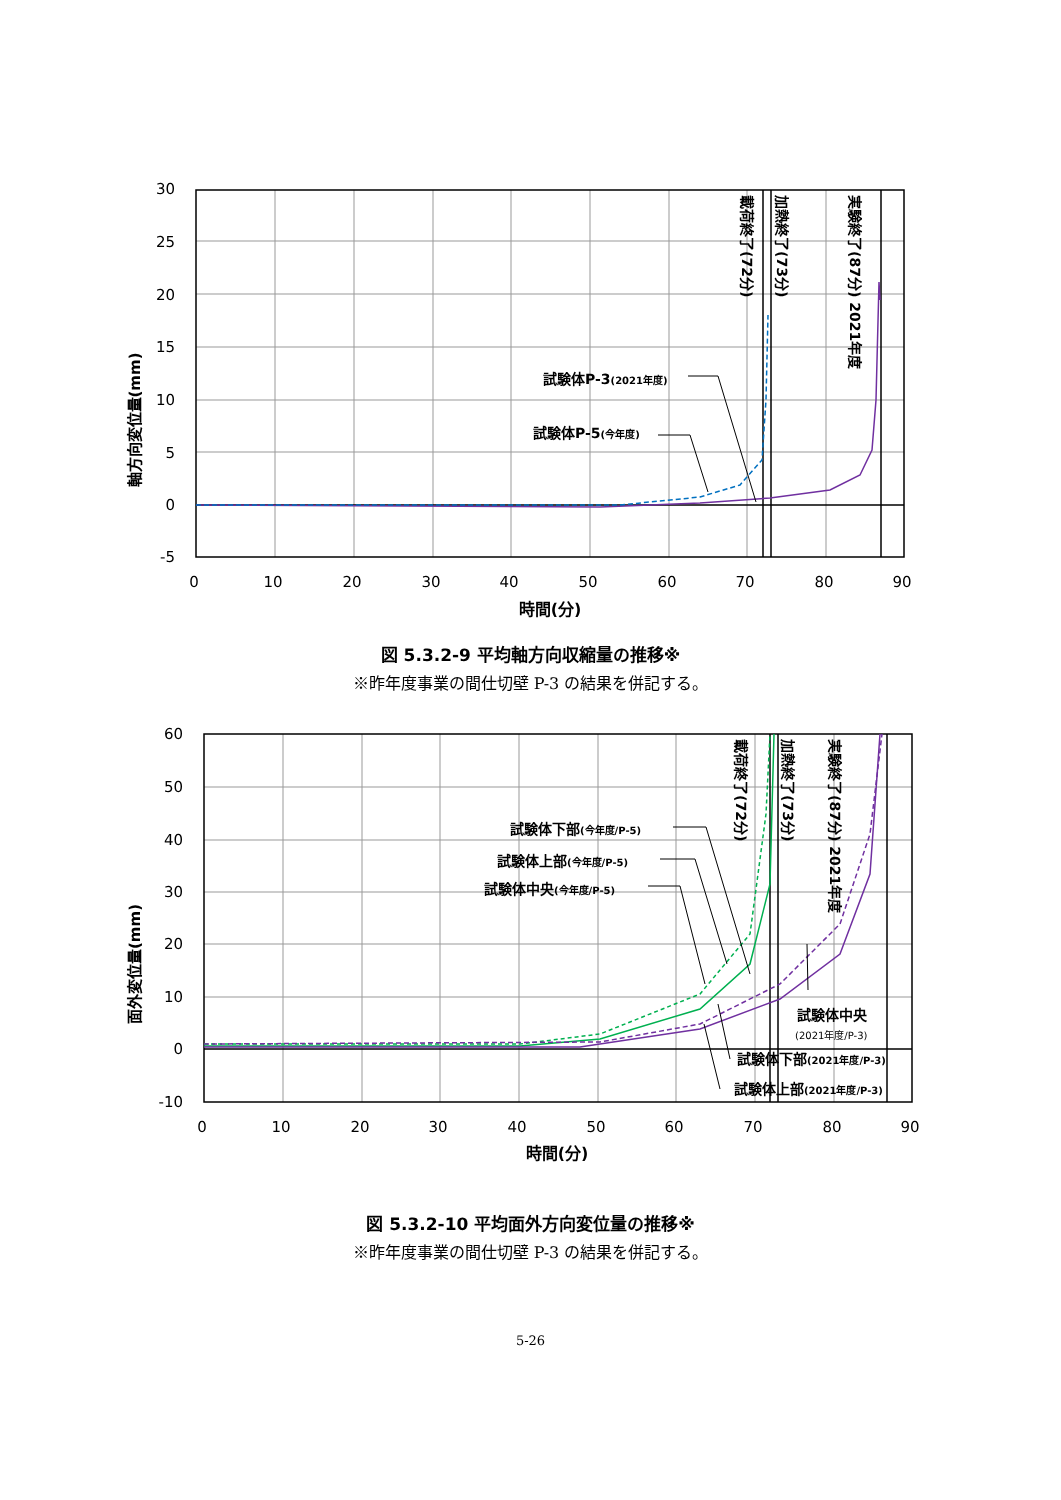30
25
20
15
10
5
0
-5
0
10
20
30
40
50
60
70
80
90
時間(分)
軸方向変位量(mm)
試験体P-3(2021年度)
試験体P-5(今年度)
載荷終了(72分)
加熱終了(73分)
実験終了(87分) 2021年度
図 5.3.2-9 平均軸方向収縮量の推移※
※昨年度事業の間仕切壁 P-3 の結果を併記する。
60
50
40
30
20
10
0
-10
0
10
20
30
40
50
60
70
80
90
時間(分)
面外変位量(mm)
試験体下部(今年度/P-5)
試験体上部(今年度/P-5)
試験体中央(今年度/P-5)
試験体中央
(2021年度/P-3)
試験体下部(2021年度/P-3)
試験体上部(2021年度/P-3)
載荷終了(72分)
加熱終了(73分)
実験終了(87分) 2021年度
図 5.3.2-10 平均面外方向変位量の推移※
※昨年度事業の間仕切壁 P-3 の結果を併記する。
5-26